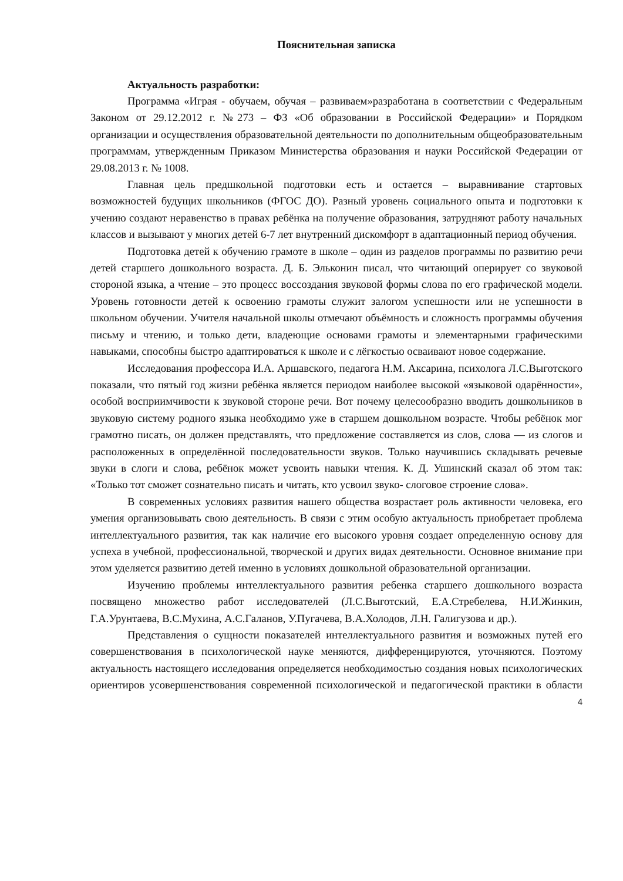Пояснительная записка
Актуальность разработки:
Программа «Играя - обучаем, обучая – развиваем»разработана в соответствии с Федеральным Законом от 29.12.2012 г. №273 – ФЗ «Об образовании в Российской Федерации» и Порядком организации и осуществления образовательной деятельности по дополнительным общеобразовательным программам, утвержденным Приказом Министерства образования и науки Российской Федерации от 29.08.2013 г. № 1008.
Главная цель предшкольной подготовки есть и остается – выравнивание стартовых возможностей будущих школьников (ФГОС ДО). Разный уровень социального опыта и подготовки к учению создают неравенство в правах ребёнка на получение образования, затрудняют работу начальных классов и вызывают у многих детей 6-7 лет внутренний дискомфорт в адаптационный период обучения.
Подготовка детей к обучению грамоте в школе – один из разделов программы по развитию речи детей старшего дошкольного возраста. Д. Б. Эльконин писал, что читающий оперирует со звуковой стороной языка, а чтение – это процесс воссоздания звуковой формы слова по его графической модели. Уровень готовности детей к освоению грамоты служит залогом успешности или не успешности в школьном обучении. Учителя начальной школы отмечают объёмность и сложность программы обучения письму и чтению, и только дети, владеющие основами грамоты и элементарными графическими навыками, способны быстро адаптироваться к школе и с лёгкостью осваивают новое содержание.
Исследования профессора И.А. Аршавского, педагога Н.М. Аксарина, психолога Л.С.Выготского показали, что пятый год жизни ребёнка является периодом наиболее высокой «языковой одарённости», особой восприимчивости к звуковой стороне речи. Вот почему целесообразно вводить дошкольников в звуковую систему родного языка необходимо уже в старшем дошкольном возрасте. Чтобы ребёнок мог грамотно писать, он должен представлять, что предложение составляется из слов, слова — из слогов и расположенных в определённой последовательности звуков. Только научившись складывать речевые звуки в слоги и слова, ребёнок может усвоить навыки чтения. К. Д. Ушинский сказал об этом так: «Только тот сможет сознательно писать и читать, кто усвоил звуко- слоговое строение слова».
В современных условиях развития нашего общества возрастает роль активности человека, его умения организовывать свою деятельность. В связи с этим особую актуальность приобретает проблема интеллектуального развития, так как наличие его высокого уровня создает определенную основу для успеха в учебной, профессиональной, творческой и других видах деятельности. Основное внимание при этом уделяется развитию детей именно в условиях дошкольной образовательной организации.
Изучению проблемы интеллектуального развития ребенка старшего дошкольного возраста посвящено множество работ исследователей (Л.С.Выготский, Е.А.Стребелева, Н.И.Жинкин, Г.А.Урунтаева, В.С.Мухина, А.С.Галанов, У.Пугачева, В.А.Холодов, Л.Н. Галигузова и др.).
Представления о сущности показателей интеллектуального развития и возможных путей его совершенствования в психологической науке меняются, дифференцируются, уточняются. Поэтому актуальность настоящего исследования определяется необходимостью создания новых психологических ориентиров усовершенствования современной психологической и педагогической практики в области
4